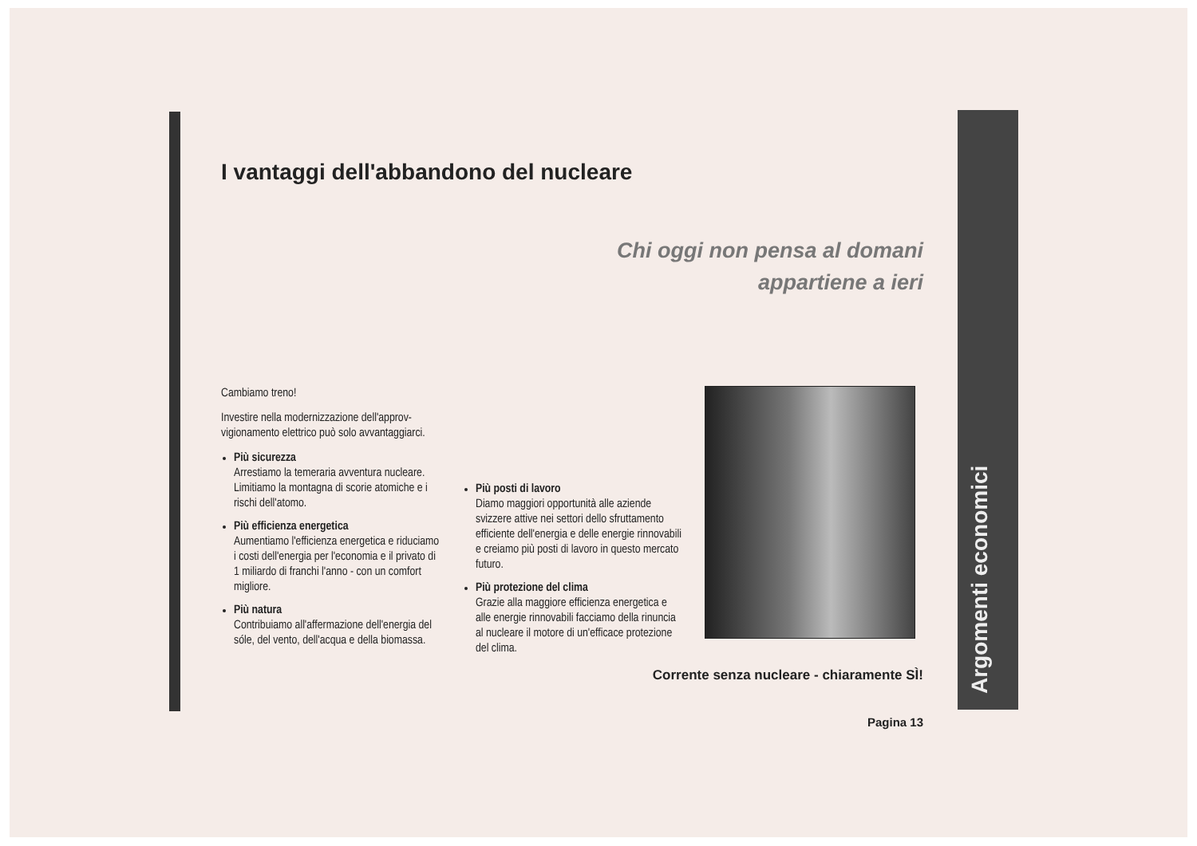I vantaggi dell'abbandono del nucleare
Chi oggi non pensa al domani
appartiene a ieri
Cambiamo treno!
Investire nella modernizzazione dell'approv­vigionamento elettrico può solo avvantag­giarci.
Più sicurezza
Arrestiamo la temeraria avventura nucle­are. Limitiamo la montagna di scorie ato­miche e i rischi dell'atomo.
Più efficienza energetica
Aumentiamo l'efficienza energetica e riduciamo i costi dell'energia per l'eco­nomia e il privato di 1 miliardo di franchi l'anno - con un comfort migliore.
Più natura
Contribuiamo all'affermazione dell'ener­gia del sóle, del vento, dell'acqua e della biomassa.
Più posti di lavoro
Diamo maggiori opportunità alle aziende svizzere attive nei settori dello sfrutta­mento efficiente dell'energia e delle energie rinnovabili e creiamo più posti di lavoro in questo mercato futuro.
Più protezione del clima
Grazie alla maggiore efficienza energeti­ca e alle energie rinnovabili facciamo della rinuncia al nucleare il motore di un'efficace protezione del clima.
Corrente senza nucleare - chiaramente SÌ!
Pagina 13
Argomenti economici